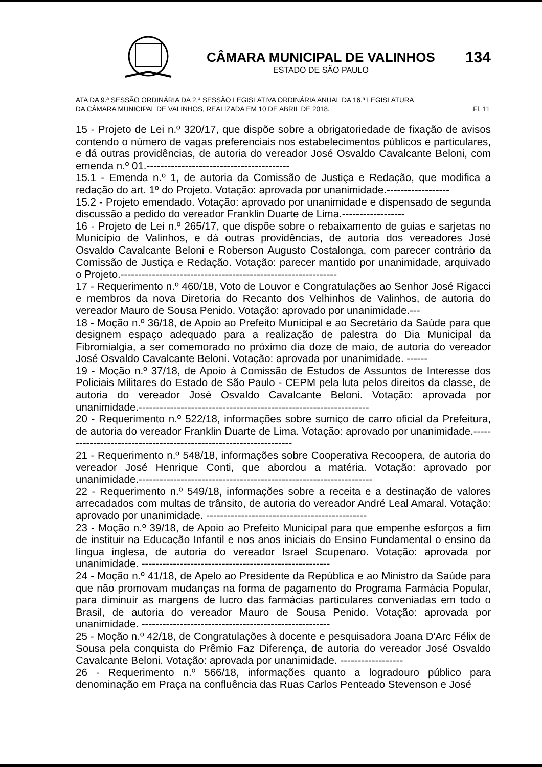CÂMARA MUNICIPAL DE VALINHOS
ESTADO DE SÃO PAULO
134
ATA DA 9.ª SESSÃO ORDINÁRIA DA 2.ª SESSÃO LEGISLATIVA ORDINÁRIA ANUAL DA 16.ª LEGISLATURA
DA CÂMARA MUNICIPAL DE VALINHOS, REALIZADA EM 10 DE ABRIL DE 2018. Fl. 11
15 - Projeto de Lei n.º 320/17, que dispõe sobre a obrigatoriedade de fixação de avisos contendo o número de vagas preferenciais nos estabelecimentos públicos e particulares, e dá outras providências, de autoria do vereador José Osvaldo Cavalcante Beloni, com emenda n.º 01.-----------------------------------------
15.1 - Emenda n.º 1, de autoria da Comissão de Justiça e Redação, que modifica a redação do art. 1º do Projeto. Votação: aprovada por unanimidade.------------------
15.2 - Projeto emendado. Votação: aprovado por unanimidade e dispensado de segunda discussão a pedido do vereador Franklin Duarte de Lima.------------------
16 - Projeto de Lei n.º 265/17, que dispõe sobre o rebaixamento de guias e sarjetas no Município de Valinhos, e dá outras providências, de autoria dos vereadores José Osvaldo Cavalcante Beloni e Roberson Augusto Costalonga, com parecer contrário da Comissão de Justiça e Redação. Votação: parecer mantido por unanimidade, arquivado o Projeto.--------------------------------------------------------------
17 - Requerimento n.º 460/18, Voto de Louvor e Congratulações ao Senhor José Rigacci e membros da nova Diretoria do Recanto dos Velhinhos de Valinhos, de autoria do vereador Mauro de Sousa Penido. Votação: aprovado por unanimidade.---
18 - Moção n.º 36/18, de Apoio ao Prefeito Municipal e ao Secretário da Saúde para que designem espaço adequado para a realização de palestra do Dia Municipal da Fibromialgia, a ser comemorado no próximo dia doze de maio, de autoria do vereador José Osvaldo Cavalcante Beloni. Votação: aprovada por unanimidade. ------
19 - Moção n.º 37/18, de Apoio à Comissão de Estudos de Assuntos de Interesse dos Policiais Militares do Estado de São Paulo - CEPM pela luta pelos direitos da classe, de autoria do vereador José Osvaldo Cavalcante Beloni. Votação: aprovada por unanimidade.------------------------------------------------------------------
20 - Requerimento n.º 522/18, informações sobre sumiço de carro oficial da Prefeitura, de autoria do vereador Franklin Duarte de Lima. Votação: aprovado por unanimidade.-------------------------------------------------------------------
21 - Requerimento n.º 548/18, informações sobre Cooperativa Recoopera, de autoria do vereador José Henrique Conti, que abordou a matéria. Votação: aprovado por unanimidade.-------------------------------------------------------------------
22 - Requerimento n.º 549/18, informações sobre a receita e a destinação de valores arrecadados com multas de trânsito, de autoria do vereador André Leal Amaral. Votação: aprovado por unanimidade. ----------------------------------------------
23 - Moção n.º 39/18, de Apoio ao Prefeito Municipal para que empenhe esforços a fim de instituir na Educação Infantil e nos anos iniciais do Ensino Fundamental o ensino da língua inglesa, de autoria do vereador Israel Scupenaro. Votação: aprovada por unanimidade. ------------------------------------------------------
24 - Moção n.º 41/18, de Apelo ao Presidente da República e ao Ministro da Saúde para que não promovam mudanças na forma de pagamento do Programa Farmácia Popular, para diminuir as margens de lucro das farmácias particulares conveniadas em todo o Brasil, de autoria do vereador Mauro de Sousa Penido. Votação: aprovada por unanimidade. ------------------------------------------------------
25 - Moção n.º 42/18, de Congratulações à docente e pesquisadora Joana D'Arc Félix de Sousa pela conquista do Prêmio Faz Diferença, de autoria do vereador José Osvaldo Cavalcante Beloni. Votação: aprovada por unanimidade. ------------------
26 - Requerimento n.º 566/18, informações quanto a logradouro público para denominação em Praça na confluência das Ruas Carlos Penteado Stevenson e José